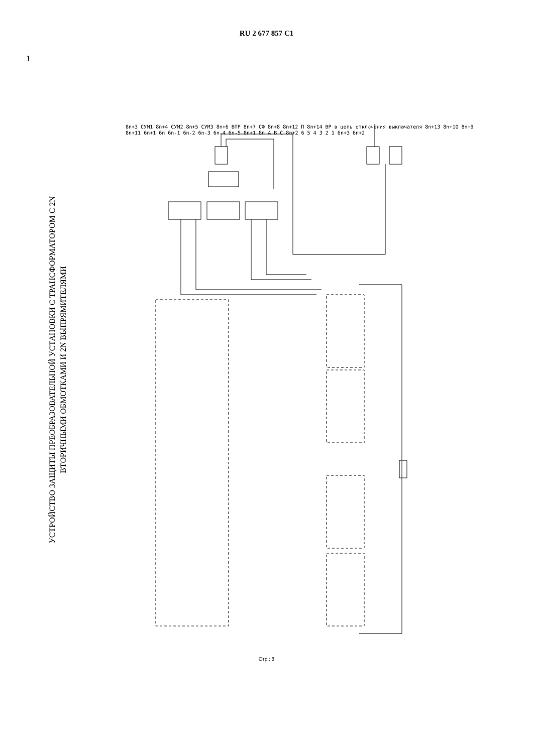RU 2 677 857 C1
1
УСТРОЙСТВО ЗАЩИТЫ ПРЕОБРАЗОВАТЕЛЬНОЙ УСТАНОВКИ С ТРАНСФОРМАТОРОМ С 2N
ВТОРИЧНЫМИ ОБМОТКАМИ И 2N ВЫПРЯМИТЕЛЯМИ
8n+3 СУМ1 8n+4 СУМ2 8n+5 СУМ3 8n+6 ВПР 8n+7 СФ 8n+8 8n+12 П 8n+14 ВР в цепь отключения выключателя 8n+13 8n+10 8n+9 8n+11 6n+1 6n 6n-1 6n-2 6n-3 6n-4 6n-5 8n+1 8n A B C 8n+2 6 5 4 3 2 1 6n+3 6n+2
Стр.: 8